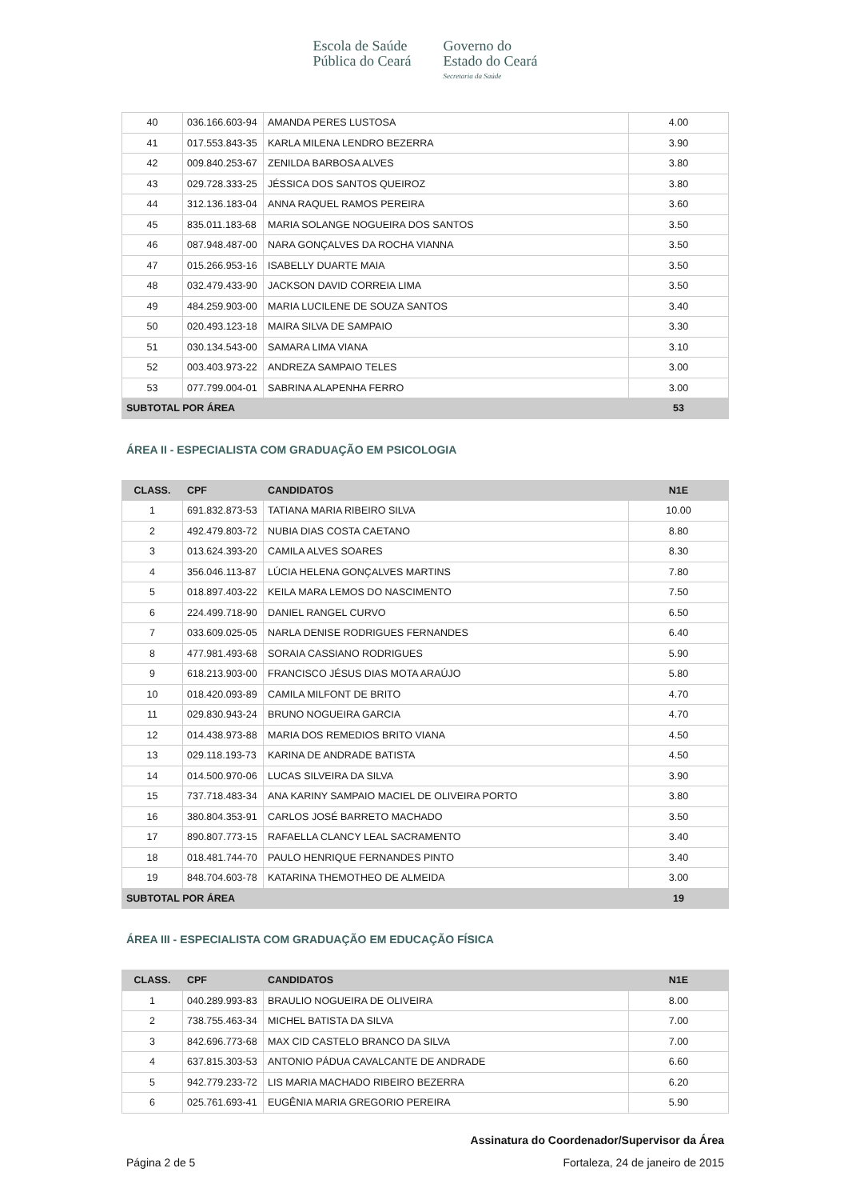Escola de Saúde
Pública do Ceará
Governo do
Estado do Ceará
Secretaria da Saúde
| 40 | 036.166.603-94 | AMANDA PERES LUSTOSA | 4.00 |
| 41 | 017.553.843-35 | KARLA MILENA LENDRO BEZERRA | 3.90 |
| 42 | 009.840.253-67 | ZENILDA BARBOSA ALVES | 3.80 |
| 43 | 029.728.333-25 | JÉSSICA DOS SANTOS QUEIROZ | 3.80 |
| 44 | 312.136.183-04 | ANNA RAQUEL RAMOS PEREIRA | 3.60 |
| 45 | 835.011.183-68 | MARIA SOLANGE NOGUEIRA DOS SANTOS | 3.50 |
| 46 | 087.948.487-00 | NARA GONÇALVES DA ROCHA VIANNA | 3.50 |
| 47 | 015.266.953-16 | ISABELLY DUARTE MAIA | 3.50 |
| 48 | 032.479.433-90 | JACKSON DAVID CORREIA LIMA | 3.50 |
| 49 | 484.259.903-00 | MARIA LUCILENE DE SOUZA SANTOS | 3.40 |
| 50 | 020.493.123-18 | MAIRA SILVA DE SAMPAIO | 3.30 |
| 51 | 030.134.543-00 | SAMARA LIMA VIANA | 3.10 |
| 52 | 003.403.973-22 | ANDREZA SAMPAIO TELES | 3.00 |
| 53 | 077.799.004-01 | SABRINA ALAPENHA FERRO | 3.00 |
| SUBTOTAL POR ÁREA | | | 53 |
ÁREA II - ESPECIALISTA COM GRADUAÇÃO EM PSICOLOGIA
| CLASS. | CPF | CANDIDATOS | N1E |
| --- | --- | --- | --- |
| 1 | 691.832.873-53 | TATIANA MARIA RIBEIRO SILVA | 10.00 |
| 2 | 492.479.803-72 | NUBIA DIAS COSTA CAETANO | 8.80 |
| 3 | 013.624.393-20 | CAMILA ALVES SOARES | 8.30 |
| 4 | 356.046.113-87 | LÚCIA HELENA GONÇALVES MARTINS | 7.80 |
| 5 | 018.897.403-22 | KEILA MARA LEMOS DO NASCIMENTO | 7.50 |
| 6 | 224.499.718-90 | DANIEL RANGEL CURVO | 6.50 |
| 7 | 033.609.025-05 | NARLA DENISE RODRIGUES FERNANDES | 6.40 |
| 8 | 477.981.493-68 | SORAIA CASSIANO RODRIGUES | 5.90 |
| 9 | 618.213.903-00 | FRANCISCO JÉSUS DIAS MOTA ARAÚJO | 5.80 |
| 10 | 018.420.093-89 | CAMILA MILFONT DE BRITO | 4.70 |
| 11 | 029.830.943-24 | BRUNO NOGUEIRA GARCIA | 4.70 |
| 12 | 014.438.973-88 | MARIA DOS REMEDIOS BRITO VIANA | 4.50 |
| 13 | 029.118.193-73 | KARINA DE ANDRADE BATISTA | 4.50 |
| 14 | 014.500.970-06 | LUCAS SILVEIRA DA SILVA | 3.90 |
| 15 | 737.718.483-34 | ANA KARINY SAMPAIO MACIEL DE OLIVEIRA PORTO | 3.80 |
| 16 | 380.804.353-91 | CARLOS JOSÉ BARRETO MACHADO | 3.50 |
| 17 | 890.807.773-15 | RAFAELLA CLANCY LEAL SACRAMENTO | 3.40 |
| 18 | 018.481.744-70 | PAULO HENRIQUE FERNANDES PINTO | 3.40 |
| 19 | 848.704.603-78 | KATARINA THEMOTHEO DE ALMEIDA | 3.00 |
| SUBTOTAL POR ÁREA | | | 19 |
ÁREA III - ESPECIALISTA COM GRADUAÇÃO EM EDUCAÇÃO FÍSICA
| CLASS. | CPF | CANDIDATOS | N1E |
| --- | --- | --- | --- |
| 1 | 040.289.993-83 | BRAULIO NOGUEIRA DE OLIVEIRA | 8.00 |
| 2 | 738.755.463-34 | MICHEL BATISTA DA SILVA | 7.00 |
| 3 | 842.696.773-68 | MAX CID CASTELO BRANCO DA SILVA | 7.00 |
| 4 | 637.815.303-53 | ANTONIO PÁDUA CAVALCANTE DE ANDRADE | 6.60 |
| 5 | 942.779.233-72 | LIS MARIA MACHADO RIBEIRO BEZERRA | 6.20 |
| 6 | 025.761.693-41 | EUGÊNIA MARIA GREGORIO PEREIRA | 5.90 |
Assinatura do Coordenador/Supervisor da Área
Página 2 de 5 Fortaleza, 24 de janeiro de 2015